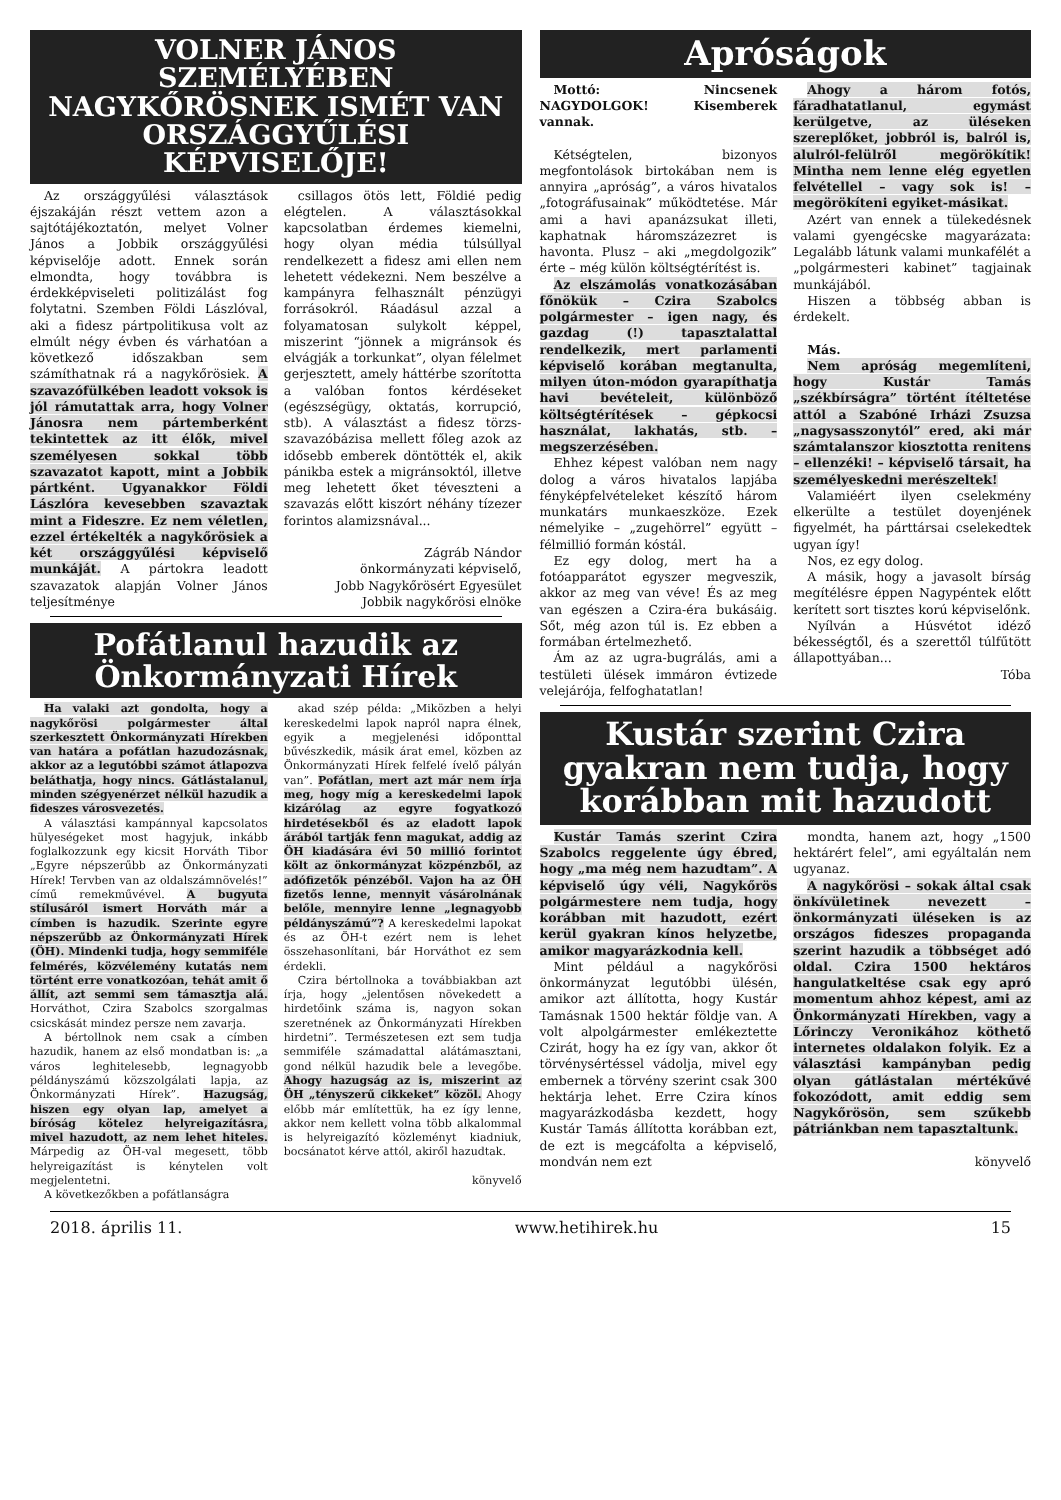VOLNER JÁNOS SZEMÉLYÉBEN NAGYKŐRÖSNEK ISMÉT VAN ORSZÁGGYŰLÉSI KÉPVISELŐJE!
Az országgyűlési választások éjszakáján részt vettem azon a sajtótájékoztatón, melyet Volner János a Jobbik országgyűlési képviselője adott. Ennek során elmondta, hogy továbbra is érdekképviseleti politizálást fog folytatni. Szemben Földi Lászlóval, aki a fidesz pártpolitikusa volt az elmúlt négy évben és várhatóan a következő időszakban sem számíthatnak rá a nagykőrösiek. A szavazófülkében leadott voksok is jól rámutattak arra, hogy Volner Jánosra nem pártemberként tekintettek az itt élők, mivel személyesen sokkal több szavazatot kapott, mint a Jobbik pártként. Ugyanakkor Földi Lászlóra kevesebben szavaztak mint a Fideszre. Ez nem véletlen, ezzel értékelték a nagykőrösiek a két országgyűlési képviselő munkáját. A pártokra leadott szavazatok alapján Volner János teljesítménye
csillagos ötös lett, Földié pedig elégtelen. A választásokkal kapcsolatban érdemes kiemelni, hogy olyan média túlsúllyal rendelkezett a fidesz ami ellen nem lehetett védekezni. Nem beszélve a kampányra felhasznált pénzügyi forrásokról. Ráadásul azzal a folyamatosan sulykolt képpel, miszerint “jönnek a migránsok és elvágják a torkunkat”, olyan félelmet gerjesztett, amely háttérbe szorította a valóban fontos kérdéseket (egészségügy, oktatás, korrupció, stb). A választást a fidesz törzs-szavazóbázisa mellett főleg azok az idősebb emberek döntötték el, akik pánikba estek a migránsoktól, illetve meg lehetett őket téveszteni a szavazás előtt kiszórt néhány tízezer forintos alamizsnával...
Zágráb Nándor
önkormányzati képviselő,
Jobb Nagykőrösért Egyesület
Jobbik nagykőrösi elnöke
Pofátlanul hazudik az Önkormányzati Hírek
Ha valaki azt gondolta, hogy a nagykőrösi polgármester által szerkesztett Önkormányzati Hírekben van határa a pofátlan hazudozásnak, akkor az a legutóbbi számot átlapozva beláthatja, hogy nincs. Gátlástalanul, minden szégyenérzet nélkül hazudik a fideszes városvezetés.
A választási kampánnyal kapcsolatos hülyeségeket most hagyjuk, inkább foglalkozzunk egy kicsit Horváth Tibor „Egyre népszerűbb az Önkormányzati Hírek! Tervben van az oldalszámnövelés!” című remekművével. A bugyuta stílusáról ismert Horváth már a címben is hazudik. Szerinte egyre népszerűbb az Önkormányzati Hírek (ÖH). Mindenki tudja, hogy semmiféle felmérés, közvélemény kutatás nem történt erre vonatkozóan, tehát amit ő állít, azt semmi sem támasztja alá. Horváthot, Czira Szabolcs szorgalmas csicskását mindez persze nem zavarja.
A bértollnok nem csak a címben hazudik, hanem az első mondatban is: „a város leghitelesebb, legnagyobb példányszámú közszolgálati lapja, az Önkormányzati Hírek”. Hazugság, hiszen egy olyan lap, amelyet a bíróság kötelez helyreigazításra, mivel hazudott, az nem lehet hiteles. Márpedig az ÖH-val megesett, több helyreigazítást is kénytelen volt megjelentetni.
A következőkben a pofátlanságra
akad szép példa: „Miközben a helyi kereskedelmi lapok napról napra élnek, egyik a megjelenési időponttal bűvészkedik, másik árat emel, közben az Önkormányzati Hírek felfelé ívelő pályán van”. Pofátlan, mert azt már nem írja meg, hogy míg a kereskedelmi lapok kizárólag az egyre fogyatkozó hirdetésekből és az eladott lapok árából tartják fenn magukat, addig az ÖH kiadására évi 50 millió forintot költ az önkormányzat közpénzből, az adófizetők pénzéből. Vajon ha az ÖH fizetős lenne, mennyit vásárolnának belőle, mennyire lenne „legnagyobb példányszámú”? A kereskedelmi lapokat és az ÖH-t ezért nem is lehet összehasonlítani, bár Horváthot ez sem érdekli.
Czira bértollnoka a továbbiakban azt írja, hogy „jelentősen növekedett a hirdetőink száma is, nagyon sokan szeretnének az Önkormányzati Hírekben hirdetni”. Természetesen ezt sem tudja semmiféle számadattal alátámasztani, gond nélkül hazudik bele a levegőbe. Ahogy hazugság az is, miszerint az ÖH „tényszerű cikkeket” közöl. Ahogy előbb már említettük, ha ez így lenne, akkor nem kellett volna több alkalommal is helyreigazító közleményt kiadniuk, bocsánatot kérve attól, akiről hazudtak.
könyvelő
Apróságok
Mottó: Nincsenek NAGYDOLGOK! Kisemberek vannak.
Kétségtelen, bizonyos megfontolások birtokában nem is annyira „apróság”, a város hivatalos „fotográfusainak” működtetése. Már ami a havi apanázsukat illeti, kaphatnak háromszázezret is havonta. Plusz – aki „megdolgozik” érte – még külön költségtérítést is.
Az elszámolás vonatkozásában főnökük – Czira Szabolcs polgármester – igen nagy, és gazdag (!) tapasztalattal rendelkezik, mert parlamenti képviselő korában megtanulta, milyen úton-módon gyarapíthatja havi bevételeit, különböző költségtérítések – gépkocsi használat, lakhatás, stb. – megszerzésében.
Ehhez képest valóban nem nagy dolog a város hivatalos lapjába fényképfelvételeket készítő három munkatárs munkaeszköze. Ezek némelyike – „zugehörrel” együtt – félmillió formán kóstál.
Ez egy dolog, mert ha a fotóapparátot egyszer megveszik, akkor az meg van véve! És az meg van egészen a Czira-éra bukásáig. Sőt, még azon túl is. Ez ebben a formában értelmezhető.
Ám az az ugra-bugrálás, ami a testületi ülések immáron évtizede velejárója, felfoghatatlan!
Ahogy a három fotós, fáradhatatlanul, egymást kerülgetve, az üléseken szereplőket, jobbról is, balról is, alulról-felülről megörökítik! Mintha nem lenne elég egyetlen felvétellel – vagy sok is! – megörökíteni egyiket-másikat.
Azért van ennek a tülekedésnek valami gyengécske magyarázata: Legalább látunk valami munkafélét a „polgármesteri kabinet” tagjainak munkájából.
Hiszen a többség abban is érdekelt.
Más.
Nem apróság megemlíteni, hogy Kustár Tamás „székbírságra” történt ítéltetése attól a Szabóné Irházi Zsuzsa „nagysasszonytól” ered, aki már számtalanszor kiosztotta renitens – ellenzéki! – képviselő társait, ha személyeskedni merészeltek!
Valamiéért ilyen cselekmény elkerülte a testület doyenjének figyelmét, ha párttársai cselekedtek ugyan így!
Nos, ez egy dolog.
A másik, hogy a javasolt bírság megítélésre éppen Nagypéntek előtt kerített sort tisztes korú képviselőnk.
Nyílván a Húsvétot idéző békességtől, és a szerettől túlfűtött állapottyában...
Tóba
Kustár szerint Czira gyakran nem tudja, hogy korábban mit hazudott
Kustár Tamás szerint Czira Szabolcs reggelente úgy ébred, hogy „ma még nem hazudtam”. A képviselő úgy véli, Nagykőrös polgármestere nem tudja, hogy korábban mit hazudott, ezért kerül gyakran kínos helyzetbe, amikor magyarázkodnia kell.
Mint például a nagykőrösi önkormányzat legutóbbi ülésén, amikor azt állította, hogy Kustár Tamásnak 1500 hektár földje van. A volt alpolgármester emlékeztette Czirát, hogy ha ez így van, akkor őt törvénysértéssel vádolja, mivel egy embernek a törvény szerint csak 300 hektárja lehet. Erre Czira kínos magyarázkodásba kezdett, hogy Kustár Tamás állította korábban ezt, de ezt is megcáfolta a képviselő, mondván nem ezt
mondta, hanem azt, hogy „1500 hektárért felel”, ami egyáltalán nem ugyanaz.
A nagykőrösi – sokak által csak önkívületinek nevezett – önkormányzati üléseken is az országos fideszes propaganda szerint hazudik a többséget adó oldal. Czira 1500 hektáros hangulatkeltése csak egy apró momentum ahhoz képest, ami az Önkormányzati Hírekben, vagy a Lőrinczy Veronikához köthető internetes oldalakon folyik. Ez a választási kampányban pedig olyan gátlástalan mértékűvé fokozódott, amit eddig sem Nagykőrösön, sem szűkebb pátriánkban nem tapasztaltunk.
könyvelő
2018. április 11. www.hetihirek.hu 15